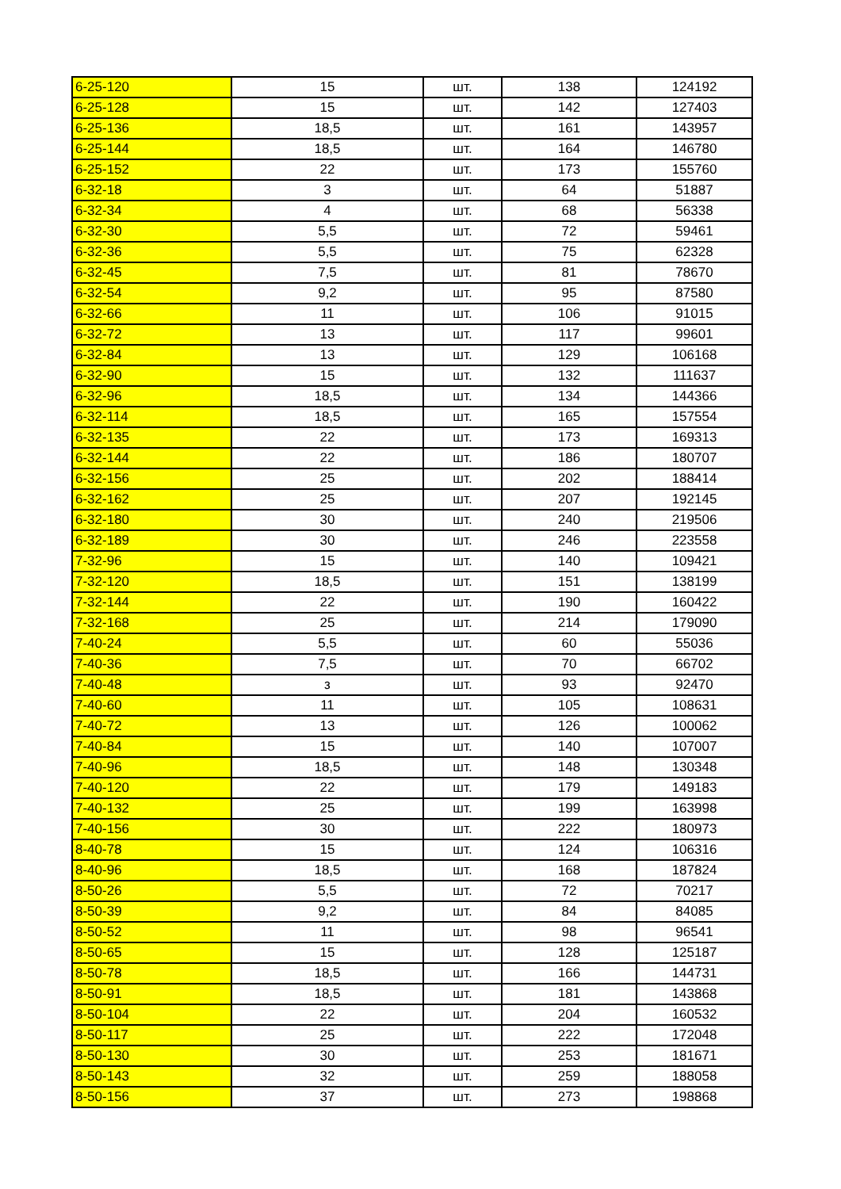| 6-25-120 | 15 | шт. | 138 | 124192 |
| 6-25-128 | 15 | шт. | 142 | 127403 |
| 6-25-136 | 18,5 | шт. | 161 | 143957 |
| 6-25-144 | 18,5 | шт. | 164 | 146780 |
| 6-25-152 | 22 | шт. | 173 | 155760 |
| 6-32-18 | 3 | шт. | 64 | 51887 |
| 6-32-34 | 4 | шт. | 68 | 56338 |
| 6-32-30 | 5,5 | шт. | 72 | 59461 |
| 6-32-36 | 5,5 | шт. | 75 | 62328 |
| 6-32-45 | 7,5 | шт. | 81 | 78670 |
| 6-32-54 | 9,2 | шт. | 95 | 87580 |
| 6-32-66 | 11 | шт. | 106 | 91015 |
| 6-32-72 | 13 | шт. | 117 | 99601 |
| 6-32-84 | 13 | шт. | 129 | 106168 |
| 6-32-90 | 15 | шт. | 132 | 111637 |
| 6-32-96 | 18,5 | шт. | 134 | 144366 |
| 6-32-114 | 18,5 | шт. | 165 | 157554 |
| 6-32-135 | 22 | шт. | 173 | 169313 |
| 6-32-144 | 22 | шт. | 186 | 180707 |
| 6-32-156 | 25 | шт. | 202 | 188414 |
| 6-32-162 | 25 | шт. | 207 | 192145 |
| 6-32-180 | 30 | шт. | 240 | 219506 |
| 6-32-189 | 30 | шт. | 246 | 223558 |
| 7-32-96 | 15 | шт. | 140 | 109421 |
| 7-32-120 | 18,5 | шт. | 151 | 138199 |
| 7-32-144 | 22 | шт. | 190 | 160422 |
| 7-32-168 | 25 | шт. | 214 | 179090 |
| 7-40-24 | 5,5 | шт. | 60 | 55036 |
| 7-40-36 | 7,5 | шт. | 70 | 66702 |
| 7-40-48 | з | шт. | 93 | 92470 |
| 7-40-60 | 11 | шт. | 105 | 108631 |
| 7-40-72 | 13 | шт. | 126 | 100062 |
| 7-40-84 | 15 | шт. | 140 | 107007 |
| 7-40-96 | 18,5 | шт. | 148 | 130348 |
| 7-40-120 | 22 | шт. | 179 | 149183 |
| 7-40-132 | 25 | шт. | 199 | 163998 |
| 7-40-156 | 30 | шт. | 222 | 180973 |
| 8-40-78 | 15 | шт. | 124 | 106316 |
| 8-40-96 | 18,5 | шт. | 168 | 187824 |
| 8-50-26 | 5,5 | шт. | 72 | 70217 |
| 8-50-39 | 9,2 | шт. | 84 | 84085 |
| 8-50-52 | 11 | шт. | 98 | 96541 |
| 8-50-65 | 15 | шт. | 128 | 125187 |
| 8-50-78 | 18,5 | шт. | 166 | 144731 |
| 8-50-91 | 18,5 | шт. | 181 | 143868 |
| 8-50-104 | 22 | шт. | 204 | 160532 |
| 8-50-117 | 25 | шт. | 222 | 172048 |
| 8-50-130 | 30 | шт. | 253 | 181671 |
| 8-50-143 | 32 | шт. | 259 | 188058 |
| 8-50-156 | 37 | шт. | 273 | 198868 |